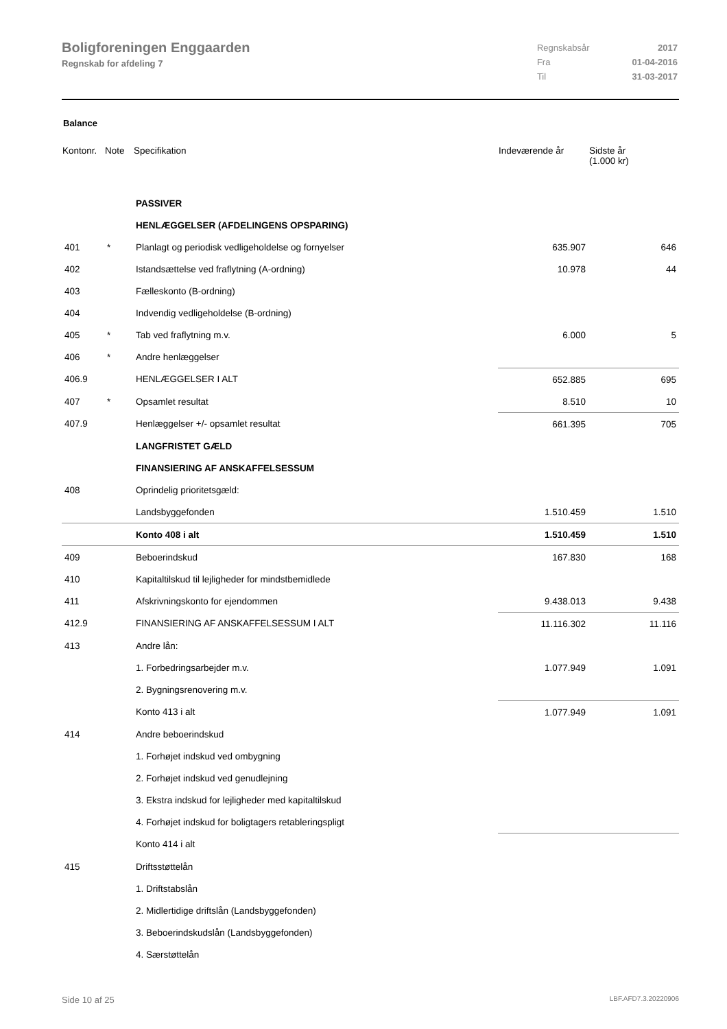Boligforeningen Enggaarden
Regnskab for afdeling 7
| Regnskabsår | 2017 |
| Fra | 01-04-2016 |
| Til | 31-03-2017 |
Balance
| Kontonr. | Note | Specifikation | Indeværende år | Sidste år (1.000 kr) |
| --- | --- | --- | --- | --- |
| | | PASSIVER | | |
| | | HENLÆGGELSER (AFDELINGENS OPSPARING) | | |
| 401 | * | Planlagt og periodisk vedligeholdelse og fornyelser | 635.907 | 646 |
| 402 | | Istandsættelse ved fraflytning (A-ordning) | 10.978 | 44 |
| 403 | | Fælleskonto (B-ordning) | | |
| 404 | | Indvendig vedligeholdelse (B-ordning) | | |
| 405 | * | Tab ved fraflytning m.v. | 6.000 | 5 |
| 406 | * | Andre henlæggelser | | |
| 406.9 | | HENLÆGGELSER I ALT | 652.885 | 695 |
| 407 | * | Opsamlet resultat | 8.510 | 10 |
| 407.9 | | Henlæggelser +/- opsamlet resultat | 661.395 | 705 |
| | | LANGFRISTET GÆLD | | |
| | | FINANSIERING AF ANSKAFFELSESSUM | | |
| 408 | | Oprindelig prioritetsgæld: | | |
| | | Landsbyggefonden | 1.510.459 | 1.510 |
| | | Konto 408 i alt | 1.510.459 | 1.510 |
| 409 | | Beboerindskud | 167.830 | 168 |
| 410 | | Kapitaltilskud til lejligheder for mindstbemidlede | | |
| 411 | | Afskrivningskonto for ejendommen | 9.438.013 | 9.438 |
| 412.9 | | FINANSIERING AF ANSKAFFELSESSUM I ALT | 11.116.302 | 11.116 |
| 413 | | Andre lån: | | |
| | | 1. Forbedringsarbejder m.v. | 1.077.949 | 1.091 |
| | | 2. Bygningsrenovering m.v. | | |
| | | Konto 413 i alt | 1.077.949 | 1.091 |
| 414 | | Andre beboerindskud | | |
| | | 1. Forhøjet indskud ved ombygning | | |
| | | 2. Forhøjet indskud ved genudlejning | | |
| | | 3. Ekstra indskud for lejligheder med kapitaltilskud | | |
| | | 4. Forhøjet indskud for boligtagers retableringspligt | | |
| | | Konto 414 i alt | | |
| 415 | | Driftsstøttelån | | |
| | | 1. Driftstabslån | | |
| | | 2. Midlertidige driftslån (Landsbyggefonden) | | |
| | | 3. Beboerindskudslån (Landsbyggefonden) | | |
| | | 4. Særstøttelån | | |
Side 10 af 25 LBF.AFD7.3.20220906